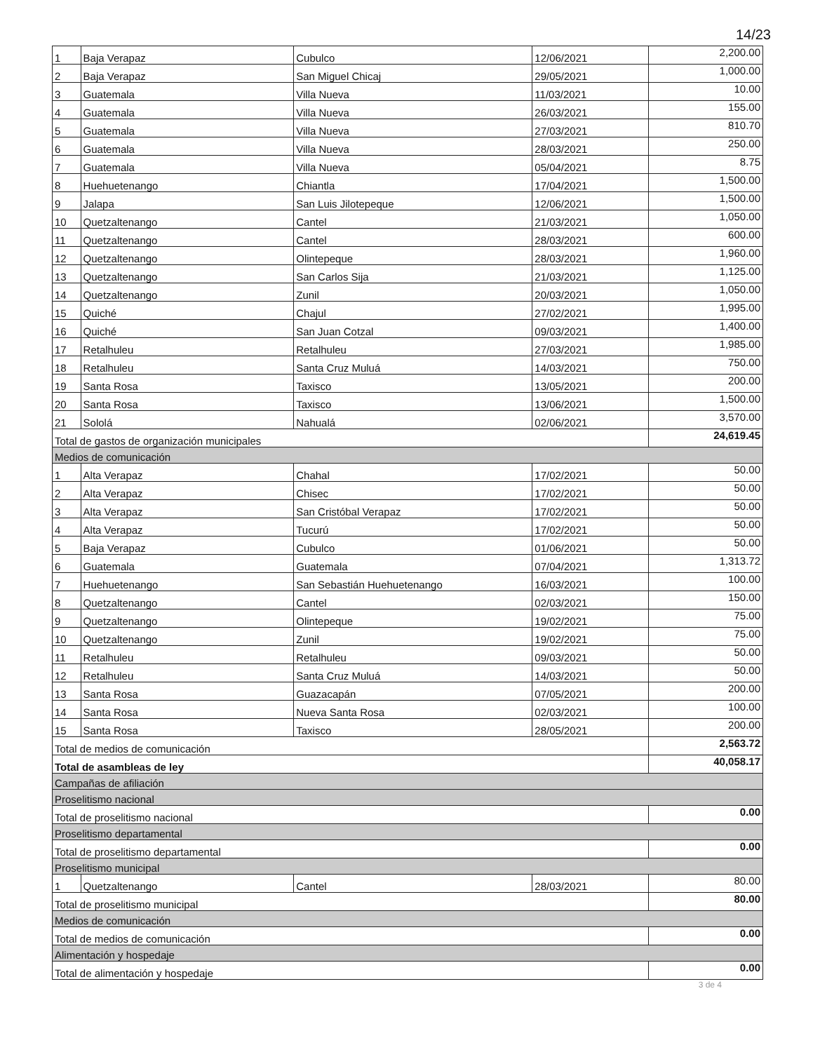14/23
| 1 | Baja Verapaz | Cubulco | 12/06/2021 | 2,200.00 |
| 2 | Baja Verapaz | San Miguel Chicaj | 29/05/2021 | 1,000.00 |
| 3 | Guatemala | Villa Nueva | 11/03/2021 | 10.00 |
| 4 | Guatemala | Villa Nueva | 26/03/2021 | 155.00 |
| 5 | Guatemala | Villa Nueva | 27/03/2021 | 810.70 |
| 6 | Guatemala | Villa Nueva | 28/03/2021 | 250.00 |
| 7 | Guatemala | Villa Nueva | 05/04/2021 | 8.75 |
| 8 | Huehuetenango | Chiantla | 17/04/2021 | 1,500.00 |
| 9 | Jalapa | San Luis Jilotepeque | 12/06/2021 | 1,500.00 |
| 10 | Quetzaltenango | Cantel | 21/03/2021 | 1,050.00 |
| 11 | Quetzaltenango | Cantel | 28/03/2021 | 600.00 |
| 12 | Quetzaltenango | Olintepeque | 28/03/2021 | 1,960.00 |
| 13 | Quetzaltenango | San Carlos Sija | 21/03/2021 | 1,125.00 |
| 14 | Quetzaltenango | Zunil | 20/03/2021 | 1,050.00 |
| 15 | Quiché | Chajul | 27/02/2021 | 1,995.00 |
| 16 | Quiché | San Juan Cotzal | 09/03/2021 | 1,400.00 |
| 17 | Retalhuleu | Retalhuleu | 27/03/2021 | 1,985.00 |
| 18 | Retalhuleu | Santa Cruz Muluá | 14/03/2021 | 750.00 |
| 19 | Santa Rosa | Taxisco | 13/05/2021 | 200.00 |
| 20 | Santa Rosa | Taxisco | 13/06/2021 | 1,500.00 |
| 21 | Sololá | Nahualá | 02/06/2021 | 3,570.00 |
| Total de gastos de organización municipales | | | | 24,619.45 |
| Medios de comunicación | | | | |
| 1 | Alta Verapaz | Chahal | 17/02/2021 | 50.00 |
| 2 | Alta Verapaz | Chisec | 17/02/2021 | 50.00 |
| 3 | Alta Verapaz | San Cristóbal Verapaz | 17/02/2021 | 50.00 |
| 4 | Alta Verapaz | Tucurú | 17/02/2021 | 50.00 |
| 5 | Baja Verapaz | Cubulco | 01/06/2021 | 50.00 |
| 6 | Guatemala | Guatemala | 07/04/2021 | 1,313.72 |
| 7 | Huehuetenango | San Sebastián Huehuetenango | 16/03/2021 | 100.00 |
| 8 | Quetzaltenango | Cantel | 02/03/2021 | 150.00 |
| 9 | Quetzaltenango | Olintepeque | 19/02/2021 | 75.00 |
| 10 | Quetzaltenango | Zunil | 19/02/2021 | 75.00 |
| 11 | Retalhuleu | Retalhuleu | 09/03/2021 | 50.00 |
| 12 | Retalhuleu | Santa Cruz Muluá | 14/03/2021 | 50.00 |
| 13 | Santa Rosa | Guazacapán | 07/05/2021 | 200.00 |
| 14 | Santa Rosa | Nueva Santa Rosa | 02/03/2021 | 100.00 |
| 15 | Santa Rosa | Taxisco | 28/05/2021 | 200.00 |
| Total de medios de comunicación | | | | 2,563.72 |
| Total de asambleas de ley | | | | 40,058.17 |
| Campañas de afiliación | | | | |
| Proselitismo nacional | | | | |
| Total de proselitismo nacional | | | | 0.00 |
| Proselitismo departamental | | | | |
| Total de proselitismo departamental | | | | 0.00 |
| Proselitismo municipal | | | | |
| 1 | Quetzaltenango | Cantel | 28/03/2021 | 80.00 |
| Total de proselitismo municipal | | | | 80.00 |
| Medios de comunicación | | | | |
| Total de medios de comunicación | | | | 0.00 |
| Alimentación y hospedaje | | | | |
| Total de alimentación y hospedaje | | | | 0.00 |
3 de 4